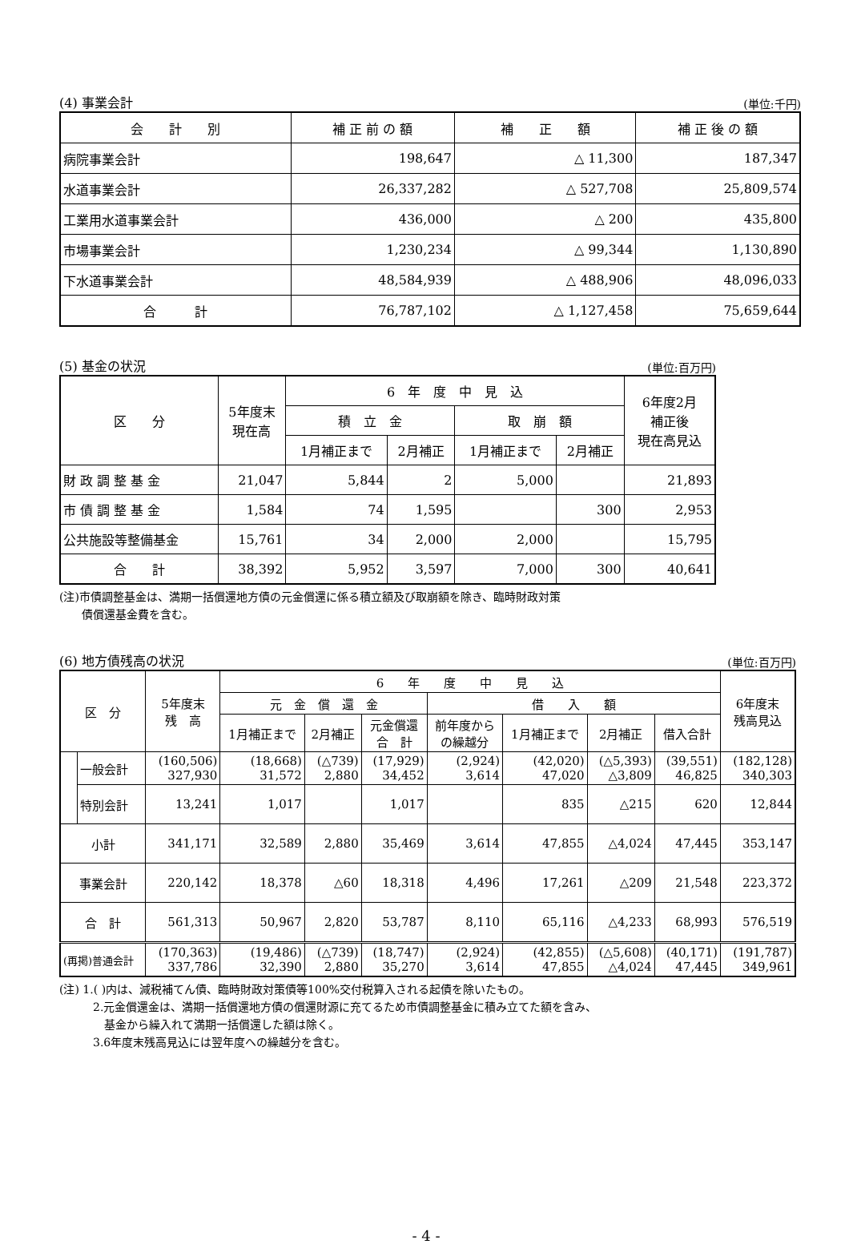(4) 事業会計 (単位:千円)
| 会 計 別 | 補 正 前 の 額 | 補 正 額 | 補 正 後 の 額 |
| --- | --- | --- | --- |
| 病院事業会計 | 198,647 | △ 11,300 | 187,347 |
| 水道事業会計 | 26,337,282 | △ 527,708 | 25,809,574 |
| 工業用水道事業会計 | 436,000 | △ 200 | 435,800 |
| 市場事業会計 | 1,230,234 | △ 99,344 | 1,130,890 |
| 下水道事業会計 | 48,584,939 | △ 488,906 | 48,096,033 |
| 合 計 | 76,787,102 | △ 1,127,458 | 75,659,644 |
(5) 基金の状況 (単位:百万円)
| 区 分 | 5年度末 現在高 | 6 年 度 中 見 込 | | | | 6年度2月 補正後 現在高見込 |
| --- | --- | --- | --- | --- | --- | --- |
| | | 積 立 金 | | 取 崩 額 | | |
| | | 1月補正まで | 2月補正 | 1月補正まで | 2月補正 | |
| 財 政 調 整 基 金 | 21,047 | 5,844 | 2 | 5,000 | | 21,893 |
| 市 債 調 整 基 金 | 1,584 | 74 | 1,595 | | 300 | 2,953 |
| 公共施設等整備基金 | 15,761 | 34 | 2,000 | 2,000 | | 15,795 |
| 合 計 | 38,392 | 5,952 | 3,597 | 7,000 | 300 | 40,641 |
(注)市債調整基金は、満期一括償還地方債の元金償還に係る積立額及び取崩額を除き、臨時財政対策
　　債償還基金費を含む。
(6) 地方債残高の状況 (単位:百万円)
| 区 分 | | 5年度末 残 高 | 6 年 度 中 見 込 | | | | | | | 6年度末 残高見込 |
| --- | --- | --- | --- | --- | --- | --- | --- | --- | --- | --- |
| | | | 元 金 償 還 金 | | | 借 入 額 | | | | |
| | | | 1月補正まで | 2月補正 | 元金償還 合 計 | 前年度から の繰越分 | 1月補正まで | 2月補正 | 借入合計 | |
| | 一般会計 | (160,506) 327,930 | (18,668) 31,572 | (△739) 2,880 | (17,929) 34,452 | (2,924) 3,614 | (42,020) 47,020 | (△5,393) △3,809 | (39,551) 46,825 | (182,128) 340,303 |
| | 特別会計 | 13,241 | 1,017 | | 1,017 | | 835 | △215 | 620 | 12,844 |
| 小計 | | 341,171 | 32,589 | 2,880 | 35,469 | 3,614 | 47,855 | △4,024 | 47,445 | 353,147 |
| 事業会計 | | 220,142 | 18,378 | △60 | 18,318 | 4,496 | 17,261 | △209 | 21,548 | 223,372 |
| 合 計 | | 561,313 | 50,967 | 2,820 | 53,787 | 8,110 | 65,116 | △4,233 | 68,993 | 576,519 |
| (再掲)普通会計 | | (170,363) 337,786 | (19,486) 32,390 | (△739) 2,880 | (18,747) 35,270 | (2,924) 3,614 | (42,855) 47,855 | (△5,608) △4,024 | (40,171) 47,445 | (191,787) 349,961 |
(注) 1.( )内は、減税補てん債、臨時財政対策債等100%交付税算入される起債を除いたもの。
　　　2.元金償還金は、満期一括償還地方債の償還財源に充てるため市債調整基金に積み立てた額を含み、
　　　　基金から繰入れて満期一括償還した額は除く。
　　　3.6年度末残高見込には翌年度への繰越分を含む。
- 4 -